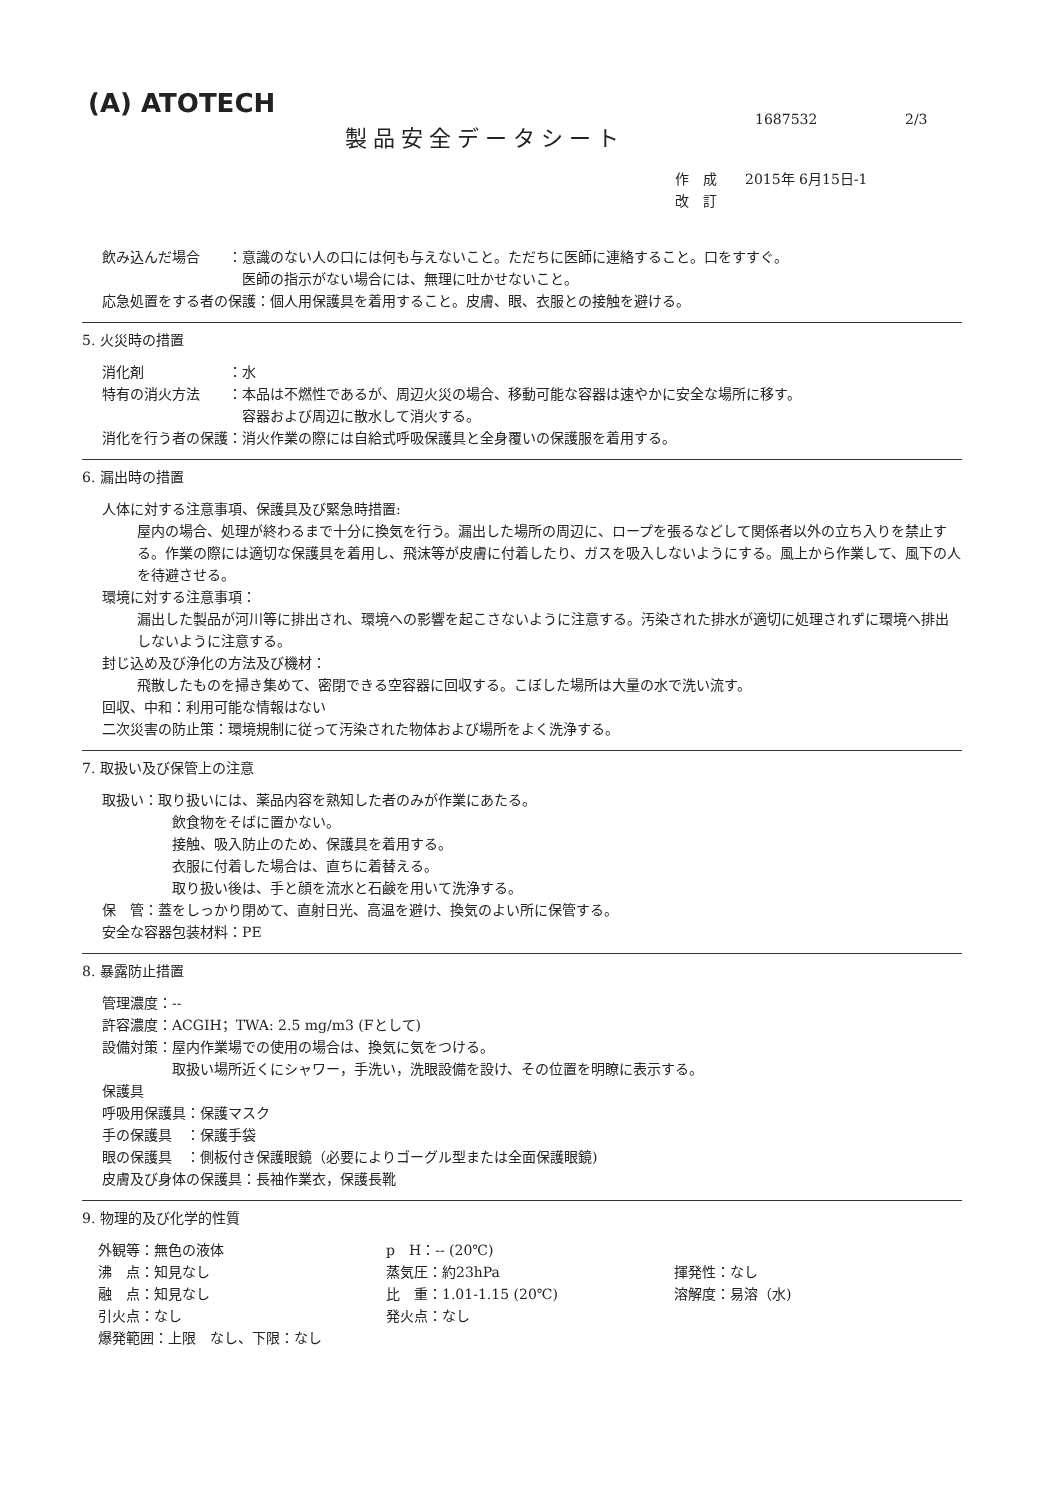(A) ATOTECH 1687532 2/3
製品安全データシート
作　成　　2015年 6月15日-1
改　訂
飲み込んだ場合　　：意識のない人の口には何も与えないこと。ただちに医師に連絡すること。口をすすぐ。
　　　　　　　　　　医師の指示がない場合には、無理に吐かせないこと。
応急処置をする者の保護：個人用保護具を着用すること。皮膚、眼、衣服との接触を避ける。
5. 火災時の措置
消化剤　　　　　　：水
特有の消火方法　　：本品は不燃性であるが、周辺火災の場合、移動可能な容器は速やかに安全な場所に移す。
　　　　　　　　　　容器および周辺に散水して消火する。
消化を行う者の保護：消火作業の際には自給式呼吸保護具と全身覆いの保護服を着用する。
6. 漏出時の措置
人体に対する注意事項、保護具及び緊急時措置:
屋内の場合、処理が終わるまで十分に換気を行う。漏出した場所の周辺に、ロープを張るなどして関係者以外の立ち入りを禁止する。作業の際には適切な保護具を着用し、飛沫等が皮膚に付着したり、ガスを吸入しないようにする。風上から作業して、風下の人を待避させる。
環境に対する注意事項：
漏出した製品が河川等に排出され、環境への影響を起こさないように注意する。汚染された排水が適切に処理されずに環境へ排出しないように注意する。
封じ込め及び浄化の方法及び機材：
飛散したものを掃き集めて、密閉できる空容器に回収する。こぼした場所は大量の水で洗い流す。
回収、中和：利用可能な情報はない
二次災害の防止策：環境規制に従って汚染された物体および場所をよく洗浄する。
7. 取扱い及び保管上の注意
取扱い：取り扱いには、薬品内容を熟知した者のみが作業にあたる。
飲食物をそばに置かない。
接触、吸入防止のため、保護具を着用する。
衣服に付着した場合は、直ちに着替える。
取り扱い後は、手と顔を流水と石鹸を用いて洗浄する。
保　管：蓋をしっかり閉めて、直射日光、高温を避け、換気のよい所に保管する。
安全な容器包装材料：PE
8. 暴露防止措置
管理濃度：--
許容濃度：ACGIH；TWA: 2.5 mg/m3 (Fとして)
設備対策：屋内作業場での使用の場合は、換気に気をつける。
　　　　　取扱い場所近くにシャワー，手洗い，洗眼設備を設け、その位置を明瞭に表示する。
保護具
呼吸用保護具：保護マスク
手の保護具　：保護手袋
眼の保護具　：側板付き保護眼鏡（必要によりゴーグル型または全面保護眼鏡)
皮膚及び身体の保護具：長袖作業衣，保護長靴
9. 物理的及び化学的性質
外観等：無色の液体
沸　点：知見なし
融　点：知見なし
引火点：なし
爆発範囲：上限　なし、下限：なし
p　H：-- (20℃)
蒸気圧：約23hPa
比　重：1.01-1.15 (20℃)
発火点：なし
揮発性：なし
溶解度：易溶（水)